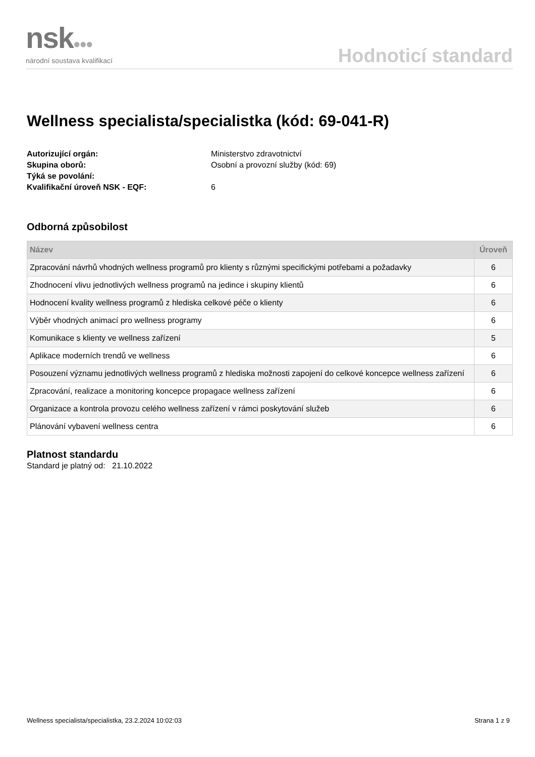nsk●●●
národní soustava kvalifikací
Hodnoticí standard
Wellness specialista/specialistka (kód: 69-041-R)
Autorizující orgán: Ministerstvo zdravotnictví Skupina oborů: Osobní a provozní služby (kód: 69) Týká se povolání: Kvalifikační úroveň NSK - EQF: 6
Odborná způsobilost
| Název | Úroveň |
| --- | --- |
| Zpracování návrhů vhodných wellness programů pro klienty s různými specifickými potřebami a požadavky | 6 |
| Zhodnocení vlivu jednotlivých wellness programů na jedince i skupiny klientů | 6 |
| Hodnocení kvality wellness programů z hlediska celkové péče o klienty | 6 |
| Výběr vhodných animací pro wellness programy | 6 |
| Komunikace s klienty ve wellness zařízení | 5 |
| Aplikace moderních trendů ve wellness | 6 |
| Posouzení významu jednotlivých wellness programů z hlediska možnosti zapojení do celkové koncepce wellness zařízení | 6 |
| Zpracování, realizace a monitoring koncepce propagace wellness zařízení | 6 |
| Organizace a kontrola provozu celého wellness zařízení v rámci poskytování služeb | 6 |
| Plánování vybavení wellness centra | 6 |
Platnost standardu
Standard je platný od: 21.10.2022
Wellness specialista/specialistka, 23.2.2024 10:02:03 Strana 1 z 9